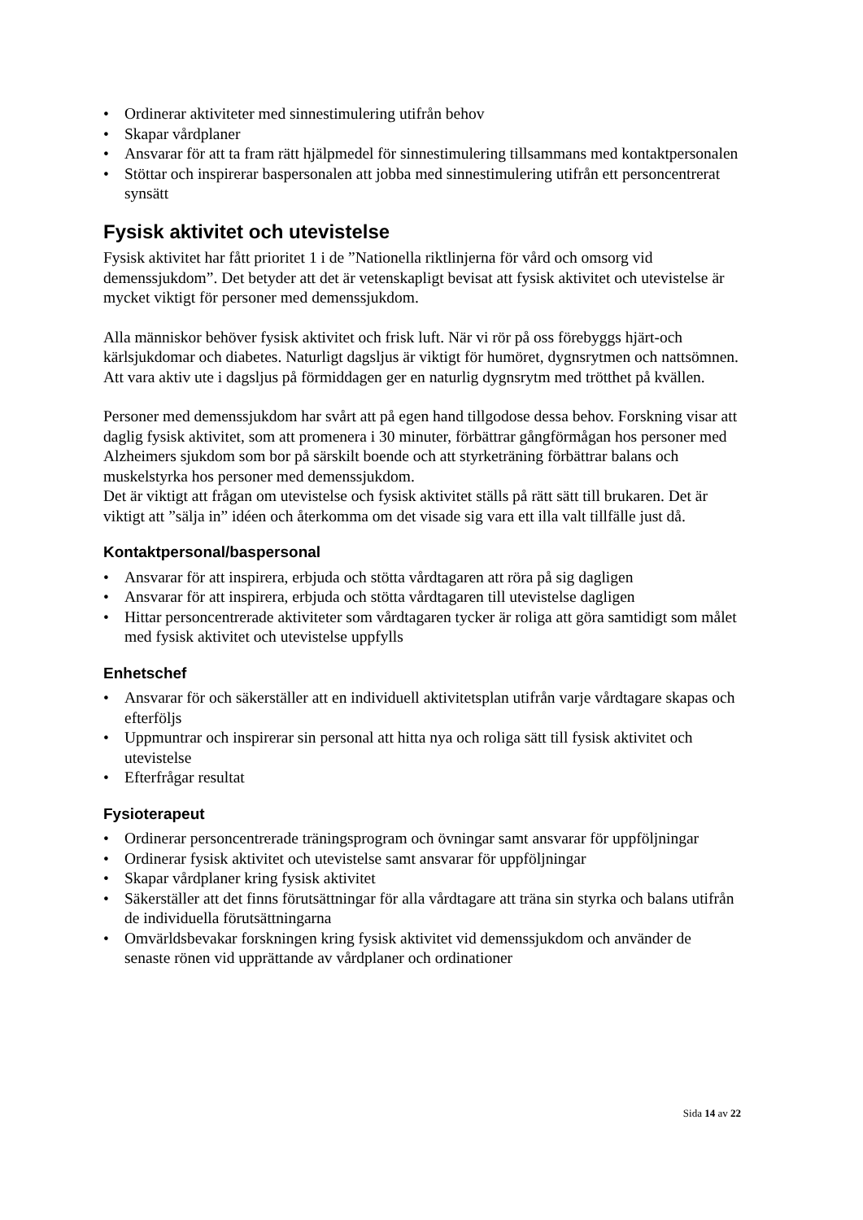• Ordinerar aktiviteter med sinnestimulering utifrån behov
• Skapar vårdplaner
• Ansvarar för att ta fram rätt hjälpmedel för sinnestimulering tillsammans med kontaktpersonalen
• Stöttar och inspirerar baspersonalen att jobba med sinnestimulering utifrån ett personcentrerat synsätt
Fysisk aktivitet och utevistelse
Fysisk aktivitet har fått prioritet 1 i de ”Nationella riktlinjerna för vård och omsorg vid demenssjukdom”. Det betyder att det är vetenskapligt bevisat att fysisk aktivitet och utevistelse är mycket viktigt för personer med demenssjukdom.
Alla människor behöver fysisk aktivitet och frisk luft. När vi rör på oss förebyggs hjärt-och kärlsjukdomar och diabetes. Naturligt dagsljus är viktigt för humöret, dygnsrytmen och nattsömnen. Att vara aktiv ute i dagsljus på förmiddagen ger en naturlig dygnsrytm med trötthet på kvällen.
Personer med demenssjukdom har svårt att på egen hand tillgodose dessa behov. Forskning visar att daglig fysisk aktivitet, som att promenera i 30 minuter, förbättrar gångförmågan hos personer med Alzheimers sjukdom som bor på särskilt boende och att styrketräning förbättrar balans och muskelstyrka hos personer med demenssjukdom.
Det är viktigt att frågan om utevistelse och fysisk aktivitet ställs på rätt sätt till brukaren. Det är viktigt att ”sälja in” idéen och återkomma om det visade sig vara ett illa valt tillfälle just då.
Kontaktpersonal/baspersonal
• Ansvarar för att inspirera, erbjuda och stötta vårdtagaren att röra på sig dagligen
• Ansvarar för att inspirera, erbjuda och stötta vårdtagaren till utevistelse dagligen
• Hittar personcentrerade aktiviteter som vårdtagaren tycker är roliga att göra samtidigt som målet med fysisk aktivitet och utevistelse uppfylls
Enhetschef
• Ansvarar för och säkerställer att en individuell aktivitetsplan utifrån varje vårdtagare skapas och efterföljs
• Uppmuntrar och inspirerar sin personal att hitta nya och roliga sätt till fysisk aktivitet och utevistelse
• Efterfrågar resultat
Fysioterapeut
• Ordinerar personcentrerade träningsprogram och övningar samt ansvarar för uppföljningar
• Ordinerar fysisk aktivitet och utevistelse samt ansvarar för uppföljningar
• Skapar vårdplaner kring fysisk aktivitet
• Säkerställer att det finns förutsättningar för alla vårdtagare att träna sin styrka och balans utifrån de individuella förutsättningarna
• Omvärldsbevakar forskningen kring fysisk aktivitet vid demenssjukdom och använder de senaste rönen vid upprättande av vårdplaner och ordinationer
Sida 14 av 22